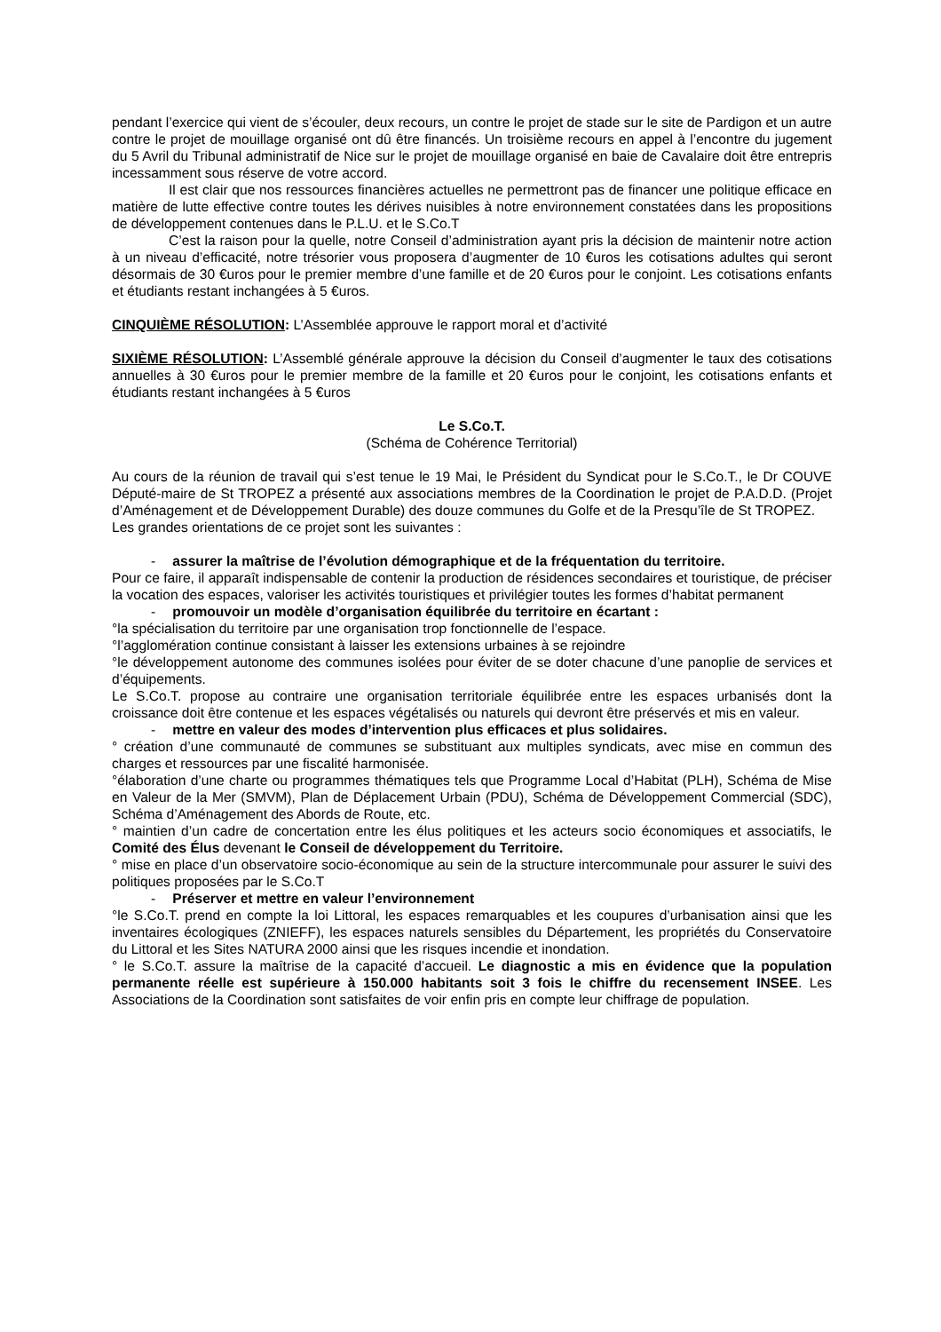pendant l’exercice qui vient de s’écouler, deux recours, un contre le projet de stade sur le site de Pardigon et un autre contre le projet de mouillage organisé ont dû être financés. Un troisième recours en appel à l’encontre du jugement du 5 Avril du Tribunal administratif de Nice sur le projet de mouillage organisé en baie de Cavalaire doit être entrepris incessamment sous réserve de votre accord.
Il est clair que nos ressources financières actuelles ne permettront pas de financer une politique efficace en matière de lutte effective contre toutes les dérives nuisibles à notre environnement constatées dans les propositions de développement contenues dans le P.L.U. et le S.Co.T
C’est la raison pour la quelle, notre Conseil d’administration ayant pris la décision de maintenir notre action à un niveau d’efficacité, notre trésorier vous proposera d’augmenter de 10 €uros les cotisations adultes qui seront désormais de 30 €uros pour le premier membre d’une famille et de 20 €uros pour le conjoint. Les cotisations enfants et étudiants restant inchangées à 5 €uros.
CINQUIÈME RÉSOLUTION: L’Assemblée approuve le rapport moral et d’activité
SIXIÈME RÉSOLUTION: L’Assemblé générale approuve la décision du Conseil d’augmenter le taux des cotisations annuelles à 30 €uros pour le premier membre de la famille et 20 €uros pour le conjoint, les cotisations enfants et étudiants restant inchangées à 5 €uros
Le S.Co.T.
(Schéma de Cohérence Territorial)
Au cours de la réunion de travail qui s’est tenue le 19 Mai, le Président du Syndicat pour le S.Co.T., le Dr COUVE Député-maire de St TROPEZ a présenté aux associations membres de la Coordination le projet de P.A.D.D. (Projet d’Aménagement et de Développement Durable) des douze communes du Golfe et de la Presqu’île de St TROPEZ.
Les grandes orientations de ce projet sont les suivantes :
- assurer la maîtrise de l’évolution démographique et de la fréquentation du territoire.
Pour ce faire, il apparaît indispensable de contenir la production de résidences secondaires et touristique, de préciser la vocation des espaces, valoriser les activités touristiques et privilégier toutes les formes d’habitat permanent
- promouvoir un modèle d’organisation équilibrée du territoire en écartant :
°la spécialisation du territoire par une organisation trop fonctionnelle de l’espace.
°l’agglomération continue consistant à laisser les extensions urbaines à se rejoindre
°le développement autonome des communes isolées pour éviter de se doter chacune d’une panoplie de services et d’équipements.
Le S.Co.T. propose au contraire une organisation territoriale équilibrée entre les espaces urbanisés dont la croissance doit être contenue et les espaces végétalisés ou naturels qui devront être préservés et mis en valeur.
- mettre en valeur des modes d’intervention plus efficaces et plus solidaires.
° création d’une communauté de communes se substituant aux multiples syndicats, avec mise en commun des charges et ressources par une fiscalité harmonisée.
°élaboration d’une charte ou programmes thématiques tels que Programme Local d’Habitat (PLH), Schéma de Mise en Valeur de la Mer (SMVM), Plan de Déplacement Urbain (PDU), Schéma de Développement Commercial (SDC), Schéma d’Aménagement des Abords de Route, etc.
° maintien d’un cadre de concertation entre les élus politiques et les acteurs socio économiques et associatifs, le Comité des Élus devenant le Conseil de développement du Territoire.
° mise en place d’un observatoire socio-économique au sein de la structure intercommunale pour assurer le suivi des politiques proposées par le S.Co.T
- Préserver et mettre en valeur l’environnement
°le S.Co.T. prend en compte la loi Littoral, les espaces remarquables et les coupures d’urbanisation ainsi que les inventaires écologiques (ZNIEFF), les espaces naturels sensibles du Département, les propriétés du Conservatoire du Littoral et les Sites NATURA 2000 ainsi que les risques incendie et inondation.
° le S.Co.T. assure la maîtrise de la capacité d’accueil. Le diagnostic a mis en évidence que la population permanente réelle est supérieure à 150.000 habitants soit 3 fois le chiffre du recensement INSEE. Les Associations de la Coordination sont satisfaites de voir enfin pris en compte leur chiffrage de population.